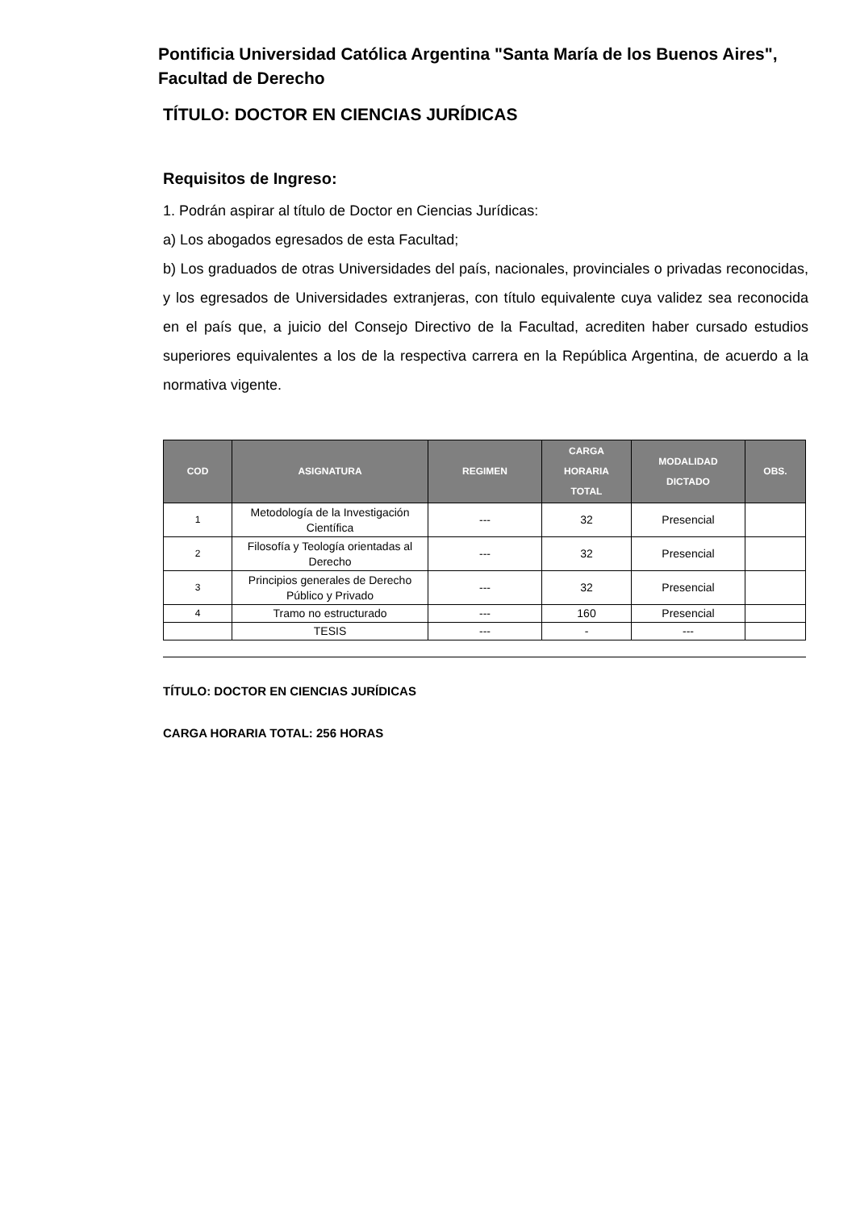Pontificia Universidad Católica Argentina "Santa María de los Buenos Aires",
Facultad de Derecho
TÍTULO: DOCTOR EN CIENCIAS JURÍDICAS
Requisitos de Ingreso:
1. Podrán aspirar al título de Doctor en Ciencias Jurídicas:
a) Los abogados egresados de esta Facultad;
b) Los graduados de otras Universidades del país, nacionales, provinciales o privadas reconocidas, y los egresados de Universidades extranjeras, con título equivalente cuya validez sea reconocida en el país que, a juicio del Consejo Directivo de la Facultad, acrediten haber cursado estudios superiores equivalentes a los de la respectiva carrera en la República Argentina, de acuerdo a la normativa vigente.
| COD | ASIGNATURA | REGIMEN | CARGA HORARIA TOTAL | MODALIDAD DICTADO | OBS. |
| --- | --- | --- | --- | --- | --- |
| 1 | Metodología de la Investigación Científica | --- | 32 | Presencial | |
| 2 | Filosofía y Teología orientadas al Derecho | --- | 32 | Presencial | |
| 3 | Principios generales de Derecho Público y Privado | --- | 32 | Presencial | |
| 4 | Tramo no estructurado | --- | 160 | Presencial | |
| | TESIS | --- | - | --- | |
TÍTULO: DOCTOR EN CIENCIAS JURÍDICAS
CARGA HORARIA TOTAL: 256 HORAS